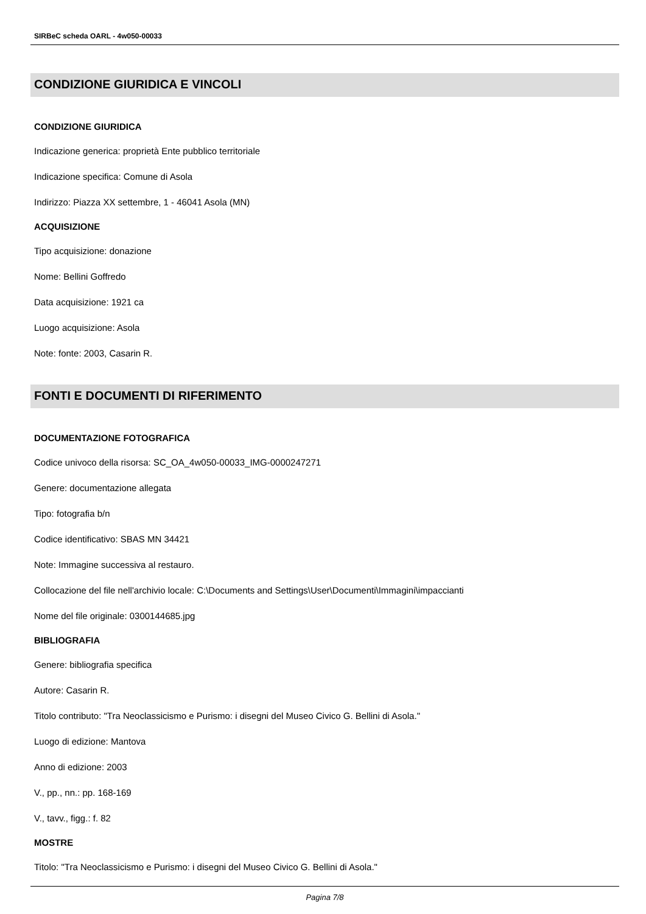SIRBeC scheda OARL - 4w050-00033
CONDIZIONE GIURIDICA E VINCOLI
CONDIZIONE GIURIDICA
Indicazione generica: proprietà Ente pubblico territoriale
Indicazione specifica: Comune di Asola
Indirizzo: Piazza XX settembre, 1 - 46041 Asola (MN)
ACQUISIZIONE
Tipo acquisizione: donazione
Nome: Bellini Goffredo
Data acquisizione: 1921 ca
Luogo acquisizione: Asola
Note: fonte: 2003, Casarin R.
FONTI E DOCUMENTI DI RIFERIMENTO
DOCUMENTAZIONE FOTOGRAFICA
Codice univoco della risorsa: SC_OA_4w050-00033_IMG-0000247271
Genere: documentazione allegata
Tipo: fotografia b/n
Codice identificativo: SBAS MN 34421
Note: Immagine successiva al restauro.
Collocazione del file nell'archivio locale: C:\Documents and Settings\User\Documenti\Immagini\impaccianti
Nome del file originale: 0300144685.jpg
BIBLIOGRAFIA
Genere: bibliografia specifica
Autore: Casarin R.
Titolo contributo: "Tra Neoclassicismo e Purismo: i disegni del Museo Civico G. Bellini di Asola."
Luogo di edizione: Mantova
Anno di edizione: 2003
V., pp., nn.: pp. 168-169
V., tavv., figg.: f. 82
MOSTRE
Titolo: "Tra Neoclassicismo e Purismo: i disegni del Museo Civico G. Bellini di Asola."
Pagina 7/8